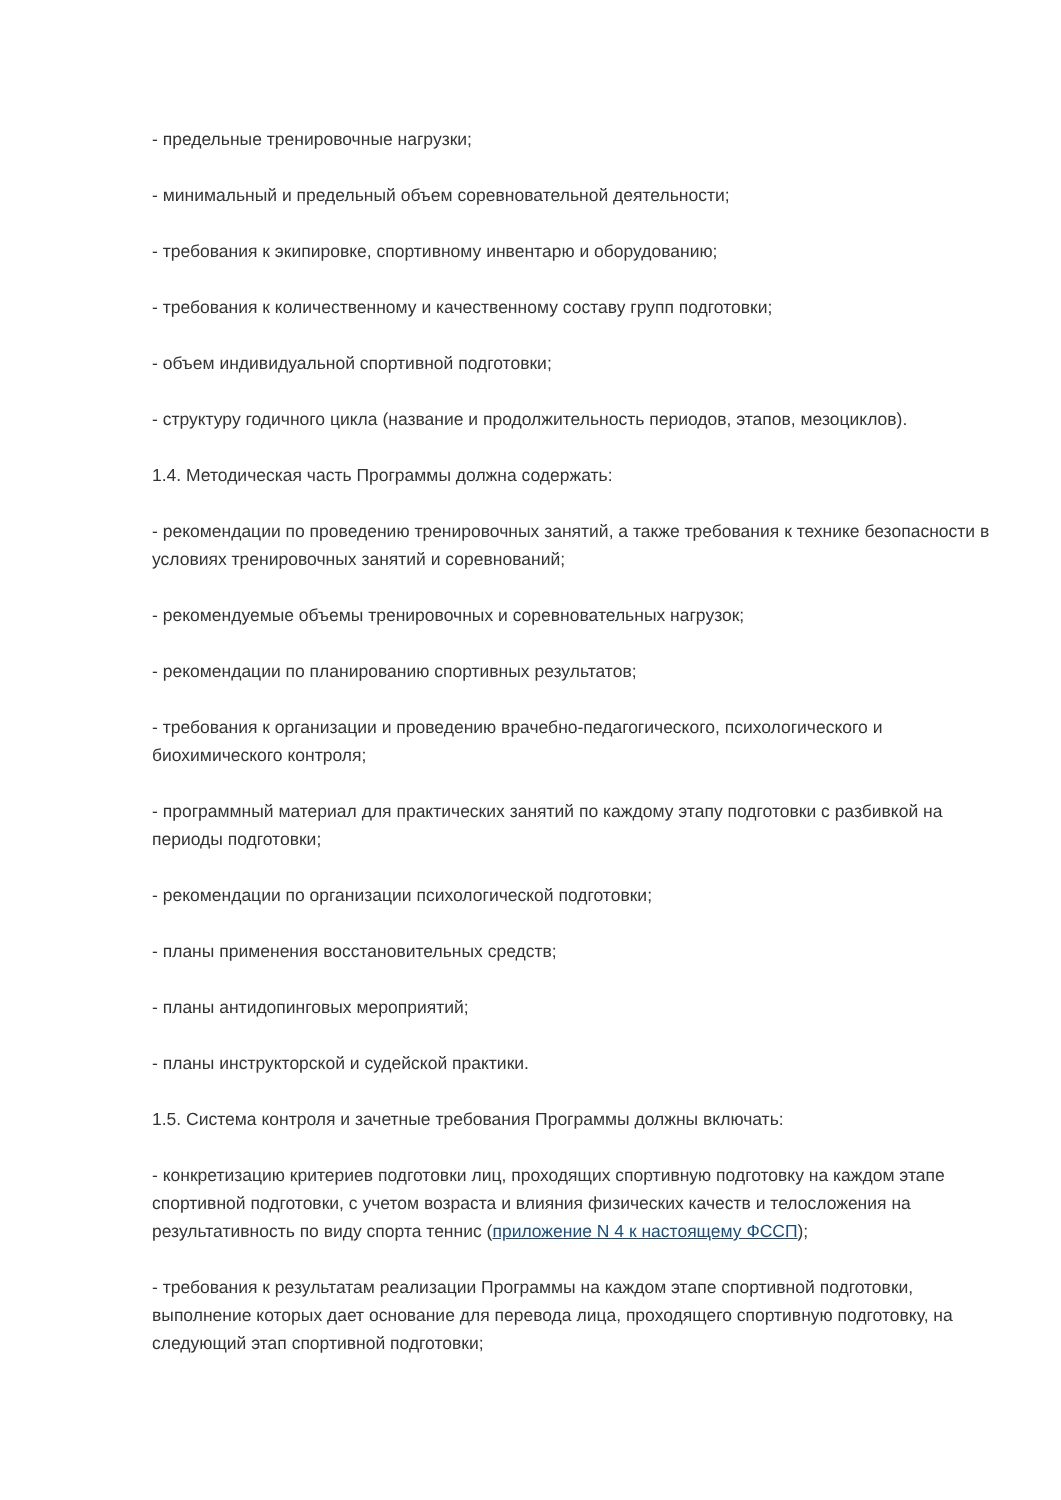- предельные тренировочные нагрузки;
- минимальный и предельный объем соревновательной деятельности;
- требования к экипировке, спортивному инвентарю и оборудованию;
- требования к количественному и качественному составу групп подготовки;
- объем индивидуальной спортивной подготовки;
- структуру годичного цикла (название и продолжительность периодов, этапов, мезоциклов).
1.4. Методическая часть Программы должна содержать:
- рекомендации по проведению тренировочных занятий, а также требования к технике безопасности в условиях тренировочных занятий и соревнований;
- рекомендуемые объемы тренировочных и соревновательных нагрузок;
- рекомендации по планированию спортивных результатов;
- требования к организации и проведению врачебно-педагогического, психологического и биохимического контроля;
- программный материал для практических занятий по каждому этапу подготовки с разбивкой на периоды подготовки;
- рекомендации по организации психологической подготовки;
- планы применения восстановительных средств;
- планы антидопинговых мероприятий;
- планы инструкторской и судейской практики.
1.5. Система контроля и зачетные требования Программы должны включать:
- конкретизацию критериев подготовки лиц, проходящих спортивную подготовку на каждом этапе спортивной подготовки, с учетом возраста и влияния физических качеств и телосложения на результативность по виду спорта теннис (приложение N 4 к настоящему ФССП);
- требования к результатам реализации Программы на каждом этапе спортивной подготовки, выполнение которых дает основание для перевода лица, проходящего спортивную подготовку, на следующий этап спортивной подготовки;